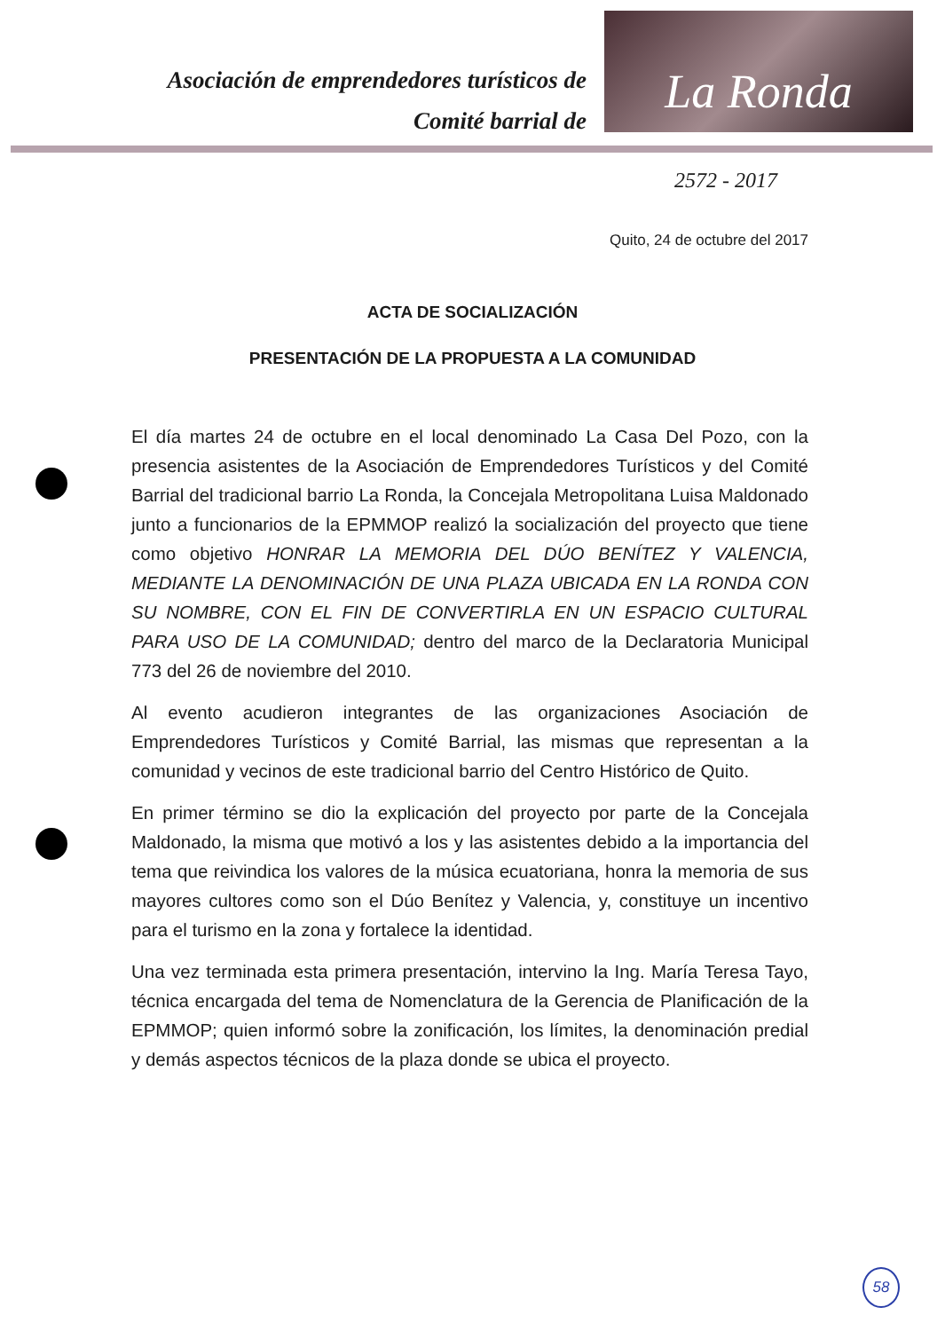Asociación de emprendedores turísticos de
Comité barrial de
La Ronda
2572 - 2017
Quito, 24 de octubre del 2017
ACTA DE SOCIALIZACIÓN
PRESENTACIÓN DE LA PROPUESTA A LA COMUNIDAD
El día martes 24 de octubre en el local denominado La Casa Del Pozo, con la presencia asistentes de la Asociación de Emprendedores Turísticos y del Comité Barrial del tradicional barrio La Ronda, la Concejala Metropolitana Luisa Maldonado junto a funcionarios de la EPMMOP realizó la socialización del proyecto que tiene como objetivo HONRAR LA MEMORIA DEL DÚO BENÍTEZ Y VALENCIA, MEDIANTE LA DENOMINACIÓN DE UNA PLAZA UBICADA EN LA RONDA CON SU NOMBRE, CON EL FIN DE CONVERTIRLA EN UN ESPACIO CULTURAL PARA USO DE LA COMUNIDAD; dentro del marco de la Declaratoria Municipal 773 del 26 de noviembre del 2010.
Al evento acudieron integrantes de las organizaciones Asociación de Emprendedores Turísticos y Comité Barrial, las mismas que representan a la comunidad y vecinos de este tradicional barrio del Centro Histórico de Quito.
En primer término se dio la explicación del proyecto por parte de la Concejala Maldonado, la misma que motivó a los y las asistentes debido a la importancia del tema que reivindica los valores de la música ecuatoriana, honra la memoria de sus mayores cultores como son el Dúo Benítez y Valencia, y, constituye un incentivo para el turismo en la zona y fortalece la identidad.
Una vez terminada esta primera presentación, intervino la Ing. María Teresa Tayo, técnica encargada del tema de Nomenclatura de la Gerencia de Planificación de la EPMMOP; quien informó sobre la zonificación, los límites, la denominación predial y demás aspectos técnicos de la plaza donde se ubica el proyecto.
58